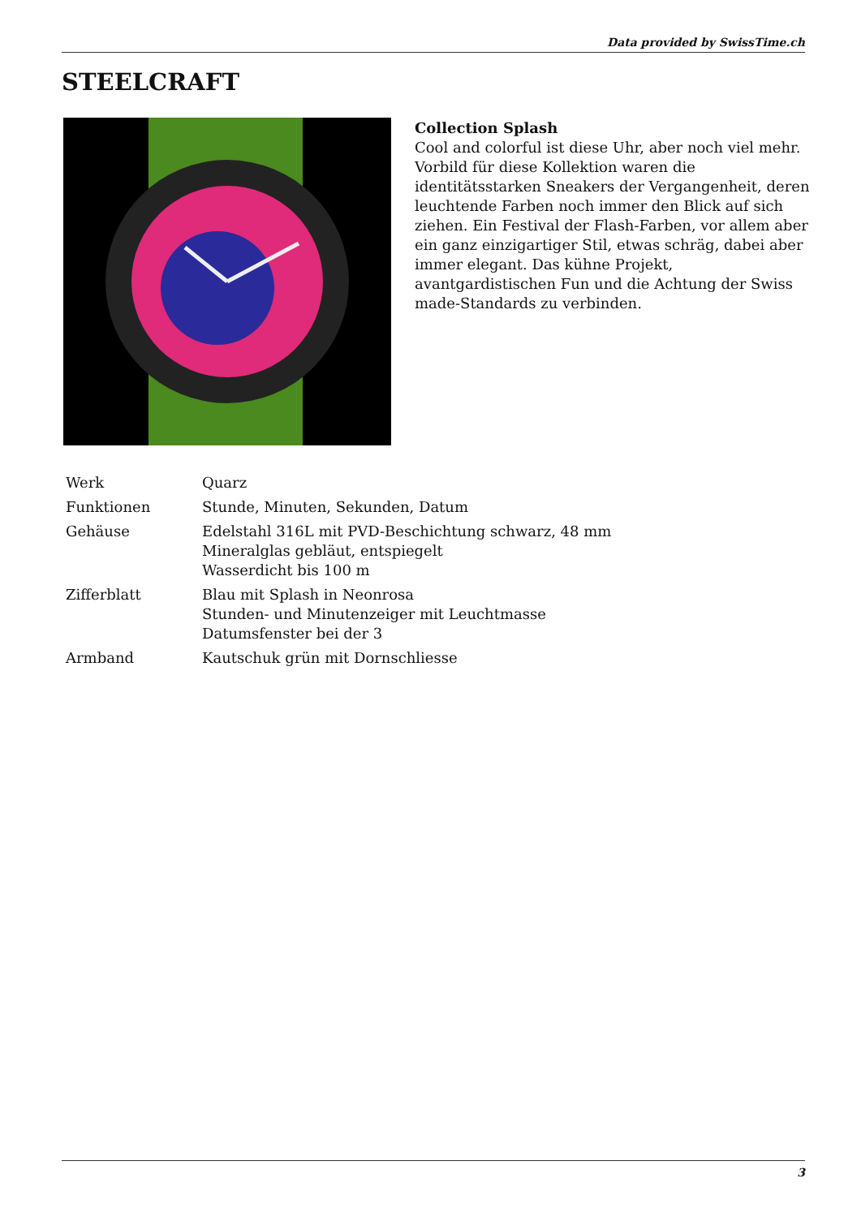Data provided by SwissTime.ch
STEELCRAFT
Collection Splash
Cool and colorful ist diese Uhr, aber noch viel mehr. Vorbild für diese Kollektion waren die identitätsstarken Sneakers der Vergangenheit, deren leuchtende Farben noch immer den Blick auf sich ziehen. Ein Festival der Flash-Farben, vor allem aber ein ganz einzigartiger Stil, etwas schräg, dabei aber immer elegant. Das kühne Projekt, avantgardistischen Fun und die Achtung der Swiss made-Standards zu verbinden.
| Werk | Quarz |
| Funktionen | Stunde, Minuten, Sekunden, Datum |
| Gehäuse | Edelstahl 316L mit PVD-Beschichtung schwarz, 48 mm Mineralglas gebläut, entspiegelt Wasserdicht bis 100 m |
| Zifferblatt | Blau mit Splash in Neonrosa Stunden- und Minutenzeiger mit Leuchtmasse Datumsfenster bei der 3 |
| Armband | Kautschuk grün mit Dornschliesse |
3